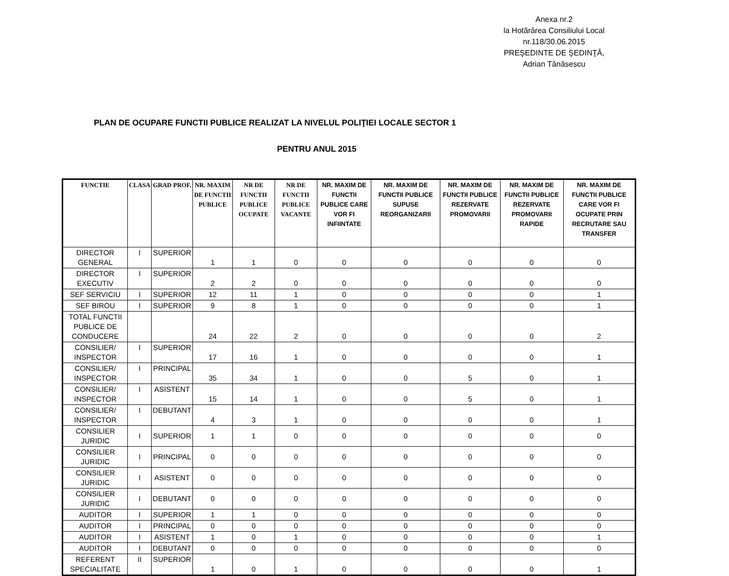Anexa nr.2
la Hotărârea Consiliului Local
nr.118/30.06.2015
PREŞEDINTE DE ŞEDINŢĂ,
Adrian Tănăsescu
PLAN DE OCUPARE FUNCTII PUBLICE REALIZAT LA NIVELUL POLIŢIEI LOCALE SECTOR 1
PENTRU ANUL 2015
| FUNCTIE | CLASA | GRAD PROF. | NR. MAXIM DE FUNCTII PUBLICE | NR DE FUNCTII PUBLICE OCUPATE | NR DE FUNCTII PUBLICE VACANTE | NR. MAXIM DE FUNCTII PUBLICE CARE VOR FI INFIINTATE | NR. MAXIM DE FUNCTII PUBLICE SUPUSE REORGANIZARII | NR. MAXIM DE FUNCTII PUBLICE REZERVATE PROMOVARII | NR. MAXIM DE FUNCTII PUBLICE REZERVATE PROMOVARII RAPIDE | NR. MAXIM DE FUNCTII PUBLICE CARE VOR FI OCUPATE PRIN RECRUTARE SAU TRANSFER |
| --- | --- | --- | --- | --- | --- | --- | --- | --- | --- | --- |
| DIRECTOR GENERAL | I | SUPERIOR | 1 | 1 | 0 | 0 | 0 | 0 | 0 | 0 |
| DIRECTOR EXECUTIV | I | SUPERIOR | 2 | 2 | 0 | 0 | 0 | 0 | 0 | 0 |
| SEF SERVICIU | I | SUPERIOR | 12 | 11 | 1 | 0 | 0 | 0 | 0 | 1 |
| SEF BIROU | I | SUPERIOR | 9 | 8 | 1 | 0 | 0 | 0 | 0 | 1 |
| TOTAL FUNCTII PUBLICE DE CONDUCERE | | | 24 | 22 | 2 | 0 | 0 | 0 | 0 | 2 |
| CONSILIER/ INSPECTOR | I | SUPERIOR | 17 | 16 | 1 | 0 | 0 | 0 | 0 | 1 |
| CONSILIER/ INSPECTOR | I | PRINCIPAL | 35 | 34 | 1 | 0 | 0 | 5 | 0 | 1 |
| CONSILIER/ INSPECTOR | I | ASISTENT | 15 | 14 | 1 | 0 | 0 | 5 | 0 | 1 |
| CONSILIER/ INSPECTOR | I | DEBUTANT | 4 | 3 | 1 | 0 | 0 | 0 | 0 | 1 |
| CONSILIER JURIDIC | I | SUPERIOR | 1 | 1 | 0 | 0 | 0 | 0 | 0 | 0 |
| CONSILIER JURIDIC | I | PRINCIPAL | 0 | 0 | 0 | 0 | 0 | 0 | 0 | 0 |
| CONSILIER JURIDIC | I | ASISTENT | 0 | 0 | 0 | 0 | 0 | 0 | 0 | 0 |
| CONSILIER JURIDIC | I | DEBUTANT | 0 | 0 | 0 | 0 | 0 | 0 | 0 | 0 |
| AUDITOR | I | SUPERIOR | 1 | 1 | 0 | 0 | 0 | 0 | 0 | 0 |
| AUDITOR | I | PRINCIPAL | 0 | 0 | 0 | 0 | 0 | 0 | 0 | 0 |
| AUDITOR | I | ASISTENT | 1 | 0 | 1 | 0 | 0 | 0 | 0 | 1 |
| AUDITOR | I | DEBUTANT | 0 | 0 | 0 | 0 | 0 | 0 | 0 | 0 |
| REFERENT SPECIALITATE | II | SUPERIOR | 1 | 0 | 1 | 0 | 0 | 0 | 0 | 1 |